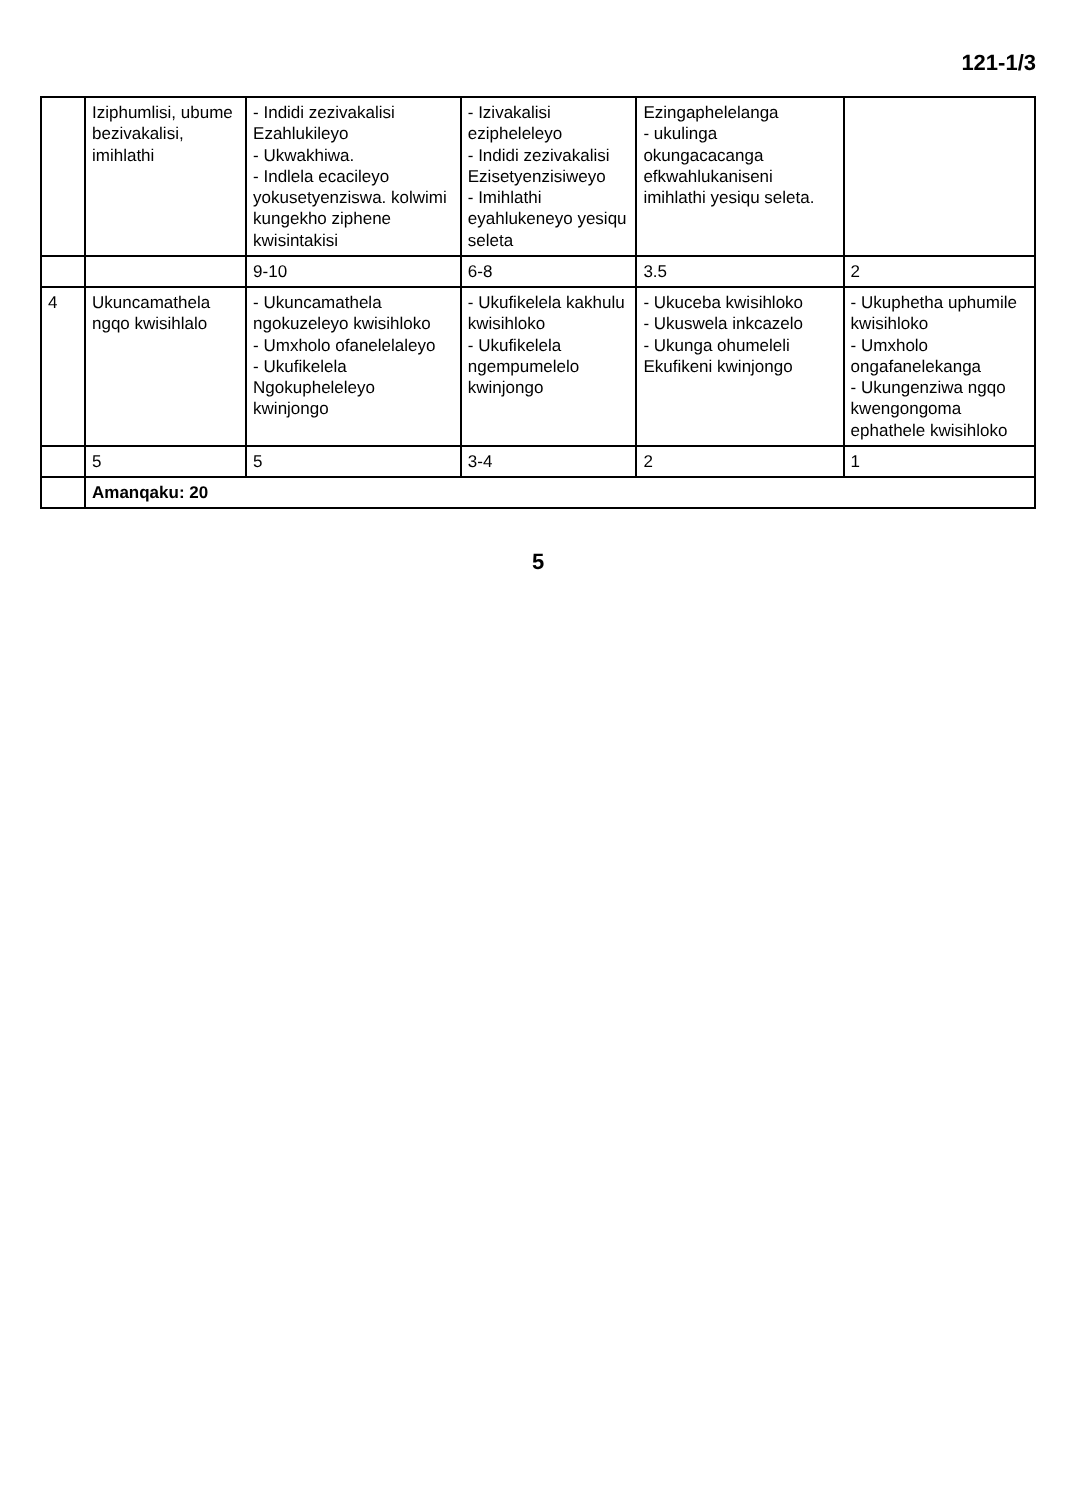121-1/3
| | Iziphumlisi, ubume bezivakalisi, imihlathi | - Indidi zezivakalisi Ezahlukileyo - Ukwakhiwa. - Indlela ecacileyo yokusetyenziswa. kolwimi kungekho ziphene kwisintakisi | - Izivakalisi ezipheleleyo - Indidi zezivakalisi Ezisetyenzisiweyo - Imihlathi eyahlukeneyo yesiqu seleta | Ezingaphelelanga - ukulinga okungacacanga efkwahlukaniseni imihlathi yesiqu seleta. | |
| | | 9-10 | 6-8 | 3.5 | 2 |
| 4 | Ukuncamathela ngqo kwisihlalo | - Ukuncamathela ngokuzeleyo kwisihloko - Umxholo ofanelelaleyo - Ukufikelela Ngokupheleleyo kwinjongo | - Ukufikelela kakhulu kwisihloko - Ukufikelela ngempumelelo kwinjongo | - Ukuceba kwisihloko - Ukuswela inkcazelo - Ukunga ohumeleli Ekufikeni kwinjongo | - Ukuphetha uphumile kwisihloko - Umxholo ongafanelekanga - Ukungenziwa ngqo kwengongoma ephathele kwisihloko |
| | 5 | 5 | 3-4 | 2 | 1 |
| | Amanqaku: 20 | | | | |
5